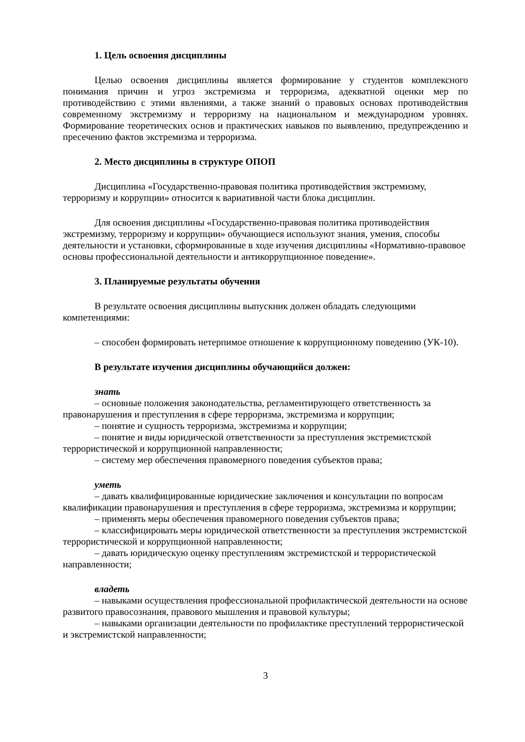1. Цель освоения дисциплины
Целью освоения дисциплины является формирование у студентов комплексного понимания причин и угроз экстремизма и терроризма, адекватной оценки мер по противодействию с этими явлениями, а также знаний о правовых основах противодействия современному экстремизму и терроризму на национальном и международном уровнях. Формирование теоретических основ и практических навыков по выявлению, предупреждению и пресечению фактов экстремизма и терроризма.
2. Место дисциплины в структуре ОПОП
Дисциплина «Государственно-правовая политика противодействия экстремизму, терроризму и коррупции» относится к вариативной части блока дисциплин.
Для освоения дисциплины «Государственно-правовая политика противодействия экстремизму, терроризму и коррупции» обучающиеся используют знания, умения, способы деятельности и установки, сформированные в ходе изучения дисциплины «Нормативно-правовое основы профессиональной деятельности и антикоррупционное поведение».
3. Планируемые результаты обучения
В результате освоения дисциплины выпускник должен обладать следующими компетенциями:
– способен формировать нетерпимое отношение к коррупционному поведению (УК-10).
В результате изучения дисциплины обучающийся должен:
знать
– основные положения законодательства, регламентирующего ответственность за правонарушения и преступления в сфере терроризма, экстремизма и коррупции;
– понятие и сущность терроризма, экстремизма и коррупции;
– понятие и виды юридической ответственности за преступления экстремистской террористической и коррупционной направленности;
– систему мер обеспечения правомерного поведения субъектов права;
уметь
– давать квалифицированные юридические заключения и консультации по вопросам квалификации правонарушения и преступления в сфере терроризма, экстремизма и коррупции;
– применять меры обеспечения правомерного поведения субъектов права;
– классифицировать меры юридической ответственности за преступления экстремистской террористической и коррупционной направленности;
– давать юридическую оценку преступлениям экстремистской и террористической направленности;
владеть
– навыками осуществления профессиональной профилактической деятельности на основе развитого правосознания, правового мышления и правовой культуры;
– навыками организации деятельности по профилактике преступлений террористической и экстремистской направленности;
3